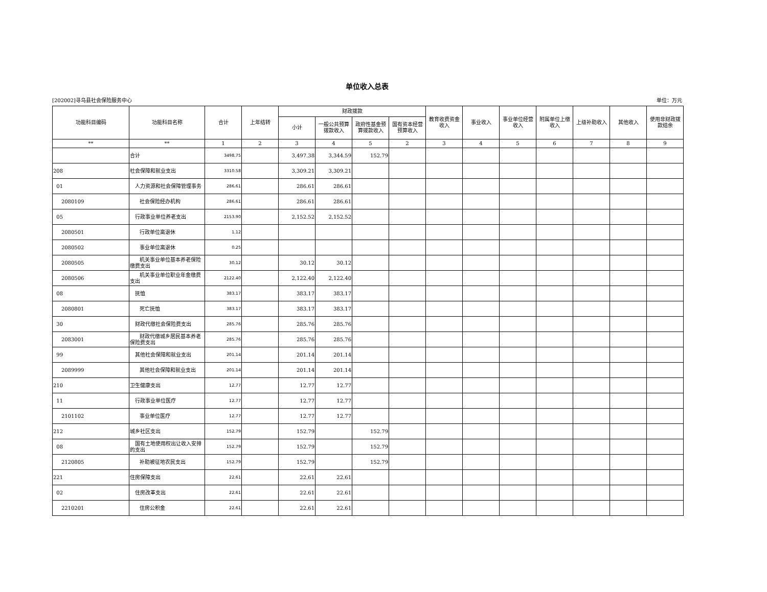单位收入总表
[202002]寻乌县社会保险服务中心 单位：万元
| 功能科目编码 | 功能科目名称 | 合计 | 上年结转 | 财政拨款 | | | | 教育收费资金收入 | 事业收入 | 事业单位经营收入 | 附属单位上缴收入 | 上级补助收入 | 其他收入 | 使用非财政拨款结余 |
| --- | --- | --- | --- | --- | --- | --- | --- | --- | --- | --- | --- | --- | --- | --- |
| | | | | 小计 | 一般公共预算拨款收入 | 政府性基金预算拨款收入 | 国有资本经营预算收入 | | | | | | | |
| ** | ** | 1 | 2 | 3 | 4 | 5 | 2 | 3 | 4 | 5 | 6 | 7 | 8 | 9 |
| | 合计 | 3498.75 | | 3,497.38 | 3,344.59 | 152.79 | | | | | | | | |
| 208 | 社会保障和就业支出 | 3310.58 | | 3,309.21 | 3,309.21 | | | | | | | | | |
| 01 | 人力资源和社会保障管理事务 | 286.61 | | 286.61 | 286.61 | | | | | | | | | |
| 2080109 | 社会保险经办机构 | 286.61 | | 286.61 | 286.61 | | | | | | | | | |
| 05 | 行政事业单位养老支出 | 2153.90 | | 2,152.52 | 2,152.52 | | | | | | | | | |
| 2080501 | 行政单位离退休 | 1.12 | | | | | | | | | | | | |
| 2080502 | 事业单位离退休 | 0.25 | | | | | | | | | | | | |
| 2080505 | 机关事业单位基本养老保险缴费支出 | 30.12 | | 30.12 | 30.12 | | | | | | | | | |
| 2080506 | 机关事业单位职业年金缴费支出 | 2122.40 | | 2,122.40 | 2,122.40 | | | | | | | | | |
| 08 | 抚恤 | 383.17 | | 383.17 | 383.17 | | | | | | | | | |
| 2080801 | 死亡抚恤 | 383.17 | | 383.17 | 383.17 | | | | | | | | | |
| 30 | 财政代缴社会保险费支出 | 285.76 | | 285.76 | 285.76 | | | | | | | | | |
| 2083001 | 财政代缴城乡居民基本养老保险费支出 | 285.76 | | 285.76 | 285.76 | | | | | | | | | |
| 99 | 其他社会保障和就业支出 | 201.14 | | 201.14 | 201.14 | | | | | | | | | |
| 2089999 | 其他社会保障和就业支出 | 201.14 | | 201.14 | 201.14 | | | | | | | | | |
| 210 | 卫生健康支出 | 12.77 | | 12.77 | 12.77 | | | | | | | | | |
| 11 | 行政事业单位医疗 | 12.77 | | 12.77 | 12.77 | | | | | | | | | |
| 2101102 | 事业单位医疗 | 12.77 | | 12.77 | 12.77 | | | | | | | | | |
| 212 | 城乡社区支出 | 152.79 | | 152.79 | | 152.79 | | | | | | | | |
| 08 | 国有土地使用权出让收入安排的支出 | 152.79 | | 152.79 | | 152.79 | | | | | | | | |
| 2120805 | 补助被征地农民支出 | 152.79 | | 152.79 | | 152.79 | | | | | | | | |
| 221 | 住房保障支出 | 22.61 | | 22.61 | 22.61 | | | | | | | | | |
| 02 | 住房改革支出 | 22.61 | | 22.61 | 22.61 | | | | | | | | | |
| 2210201 | 住房公积金 | 22.61 | | 22.61 | 22.61 | | | | | | | | | |